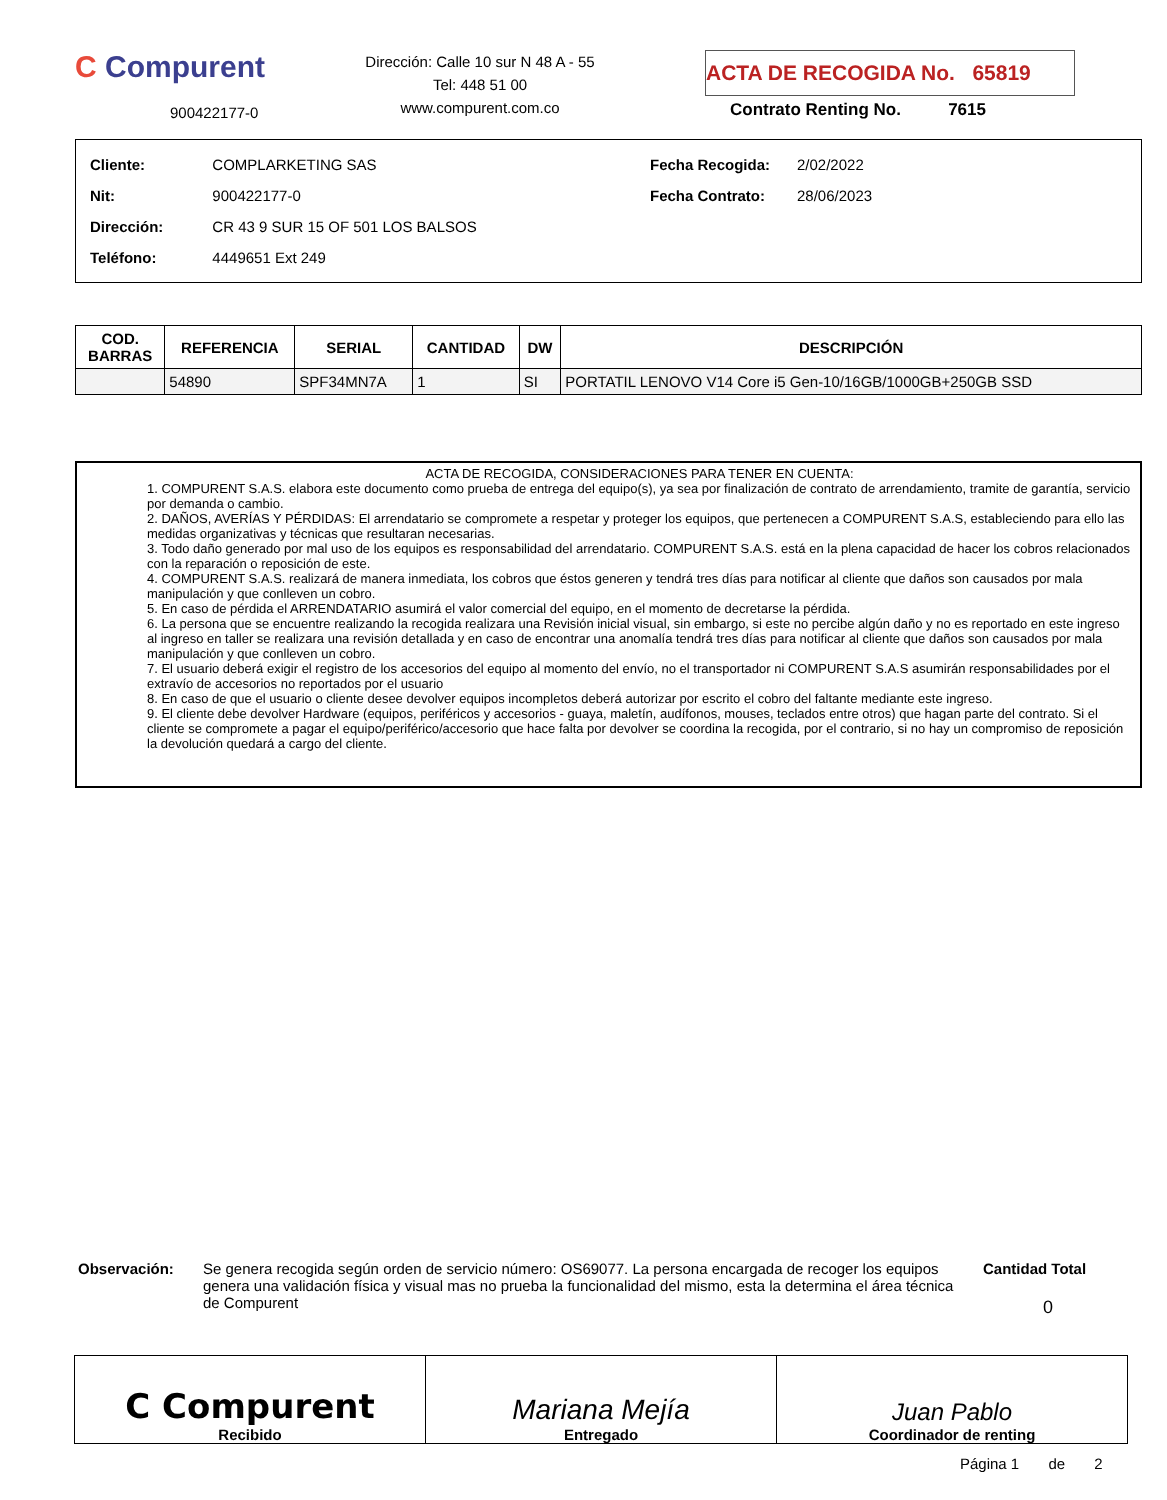C Compurent
900422177-0
Dirección: Calle 10 sur N 48 A - 55
Tel: 448 51 00
www.compurent.com.co
ACTA DE RECOGIDA No. 65819
Contrato Renting No. 7615
| Cliente: | COMPLARKETING SAS |
| Nit: | 900422177-0 |
| Dirección: | CR 43 9 SUR 15 OF 501 LOS BALSOS |
| Teléfono: | 4449651 Ext 249 |
| Fecha Recogida: | 2/02/2022 |
| Fecha Contrato: | 28/06/2023 |
| COD. BARRAS | REFERENCIA | SERIAL | CANTIDAD | DW | DESCRIPCIÓN |
| --- | --- | --- | --- | --- | --- |
| | 54890 | SPF34MN7A | 1 | SI | PORTATIL LENOVO V14 Core i5 Gen-10/16GB/1000GB+250GB SSD |
ACTA DE RECOGIDA, CONSIDERACIONES PARA TENER EN CUENTA:
1. COMPURENT S.A.S. elabora este documento como prueba de entrega del equipo(s), ya sea por finalización de contrato de arrendamiento, tramite de garantía, servicio por demanda o cambio.
2. DAÑOS, AVERÍAS Y PÉRDIDAS: El arrendatario se compromete a respetar y proteger los equipos, que pertenecen a COMPURENT S.A.S, estableciendo para ello las medidas organizativas y técnicas que resultaran necesarias.
3. Todo daño generado por mal uso de los equipos es responsabilidad del arrendatario. COMPURENT S.A.S. está en la plena capacidad de hacer los cobros relacionados con la reparación o reposición de este.
4. COMPURENT S.A.S. realizará de manera inmediata, los cobros que éstos generen y tendrá tres días para notificar al cliente que daños son causados por mala manipulación y que conlleven un cobro.
5. En caso de pérdida el ARRENDATARIO asumirá el valor comercial del equipo, en el momento de decretarse la pérdida.
6. La persona que se encuentre realizando la recogida realizara una Revisión inicial visual, sin embargo, si este no percibe algún daño y no es reportado en este ingreso al ingreso en taller se realizara una revisión detallada y en caso de encontrar una anomalía tendrá tres días para notificar al cliente que daños son causados por mala manipulación y que conlleven un cobro.
7. El usuario deberá exigir el registro de los accesorios del equipo al momento del envío, no el transportador ni COMPURENT S.A.S asumirán responsabilidades por el extravío de accesorios no reportados por el usuario
8. En caso de que el usuario o cliente desee devolver equipos incompletos deberá autorizar por escrito el cobro del faltante mediante este ingreso.
9. El cliente debe devolver Hardware (equipos, periféricos y accesorios - guaya, maletín, audífonos, mouses, teclados entre otros) que hagan parte del contrato. Si el cliente se compromete a pagar el equipo/periférico/accesorio que hace falta por devolver se coordina la recogida, por el contrario, si no hay un compromiso de reposición la devolución quedará a cargo del cliente.
Observación: Se genera recogida según orden de servicio número: OS69077. La persona encargada de recoger los equipos genera una validación física y visual mas no prueba la funcionalidad del mismo, esta la determina el área técnica de Compurent
Cantidad Total
0
C Compurent
Recibido
Mariana Mejía
Entregado
Juan Pablo
Coordinador de renting
Página 1 de 2